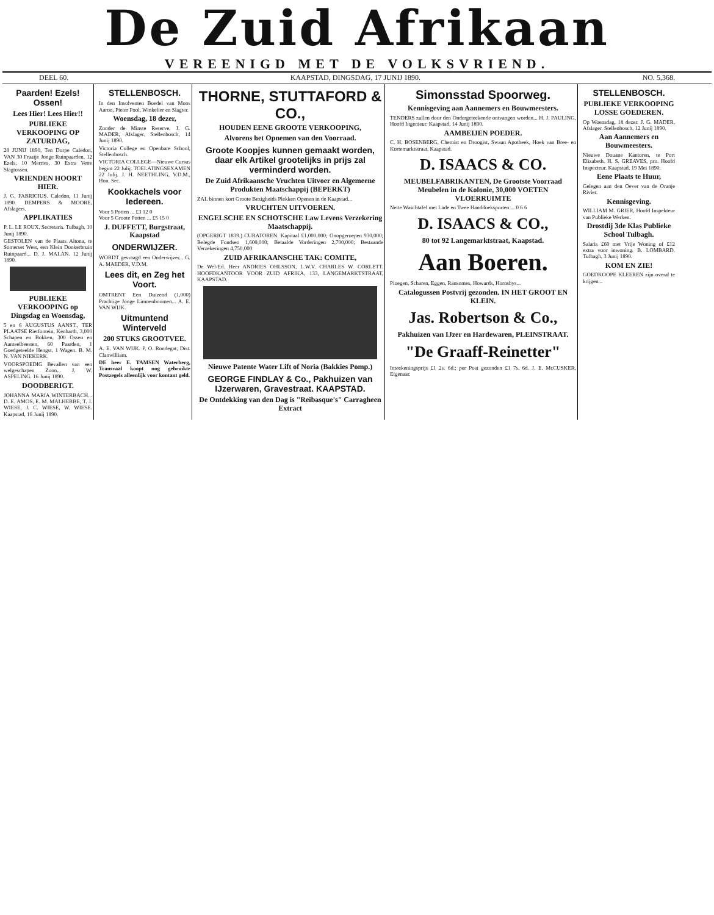De Zuid Afrikaan
VEREENIGD MET DE VOLKSVRIEND.
DEEL 60. KAAPSTAD, DINGSDAG, 17 JUNIJ 1890. NO. 5,368.
Paarden! Ezels! Ossen!
Lees Hier! Lees Hier!!
PUBLIEKE VERKOOPING OP ZATURDAG,
28 JUNIJ 1890, Ten Dorpe Caledon, VAN 30 Fraaije Jonge Ruinpaarden, 12 Ezels, 10 Merries, 30 Extra Vette Slagtossen.
VRIENDEN HOORT HIER.
J. G. FABRICIUS. Caledon, 11 Junij 1890. DEMPERS & MOORE, Afslagers.
APPLIKATIES
P. L. LE ROUX, Secretaris. Tulbagh, 10 Junij 1890.
GESTOLEN van de Plaats Altona, te Somerset West, een Klein Donkerbruin Ruinpaard... D. J. MALAN. 12 Junij 1890.
PUBLIEKE VERKOOPING op Dingsdag en Woensdag,
5 en 6 AUGUSTUS AANST., TER PLAATSE Rietfontein, Kenhardt, 3,000 Schapen en Bokken, 300 Ossen en Aanteelbeesten, 60 Paarden, 1 Goedgeteelde Hengst, 1 Wagen. B. M. N. VAN NIEKERK.
VOORSPOEDIG Bevallen van een welgeschapen Zoon... J. W. ASPELING. 16 Junij 1890.
DOODBERIGT.
JOHANNA MARIA WINTERBACH... D. E. AMOS, E. M. MALHERBE, T. J. WIESE, J. C. WIESE, W. WIESE. Kaapstad, 16 Junij 1890.
STELLENBOSCH.
In den Insolventen Boedel van Moos Aaron, Pieter Pool, Winkelier en Slagter.
Woensdag, 18 dezer,
Zonder de Minste Reserve. J. G. MADER, Afslager. Stellenbosch, 14 Junij 1890.
Victoria College en Openbare School, Stellenbosch.
VICTORIA COLLEGE—Nieuwe Cursus begint 22 Julij. TOELATINGSEXAMEN 22 Julij. J. H. NEETHLING, V.D.M., Hon. Sec.
Kookkachels voor Iedereen.
Voor 5 Potten ... £3 12 0
Voor 5 Groote Potten ... £5 15 0
J. DUFFETT, Burgstraat, Kaapstad
ONDERWIJZER.
WORDT gevraagd een Onderwijzer... G. A. MAEDER, V.D.M.
Lees dit, en Zeg het Voort.
OMTRENT Een Duizend (1,000) Prachtige Jonge Limoenboomen... A. E. VAN WIJK.
Uitmuntend Winterveld
200 STUKS GROOTVEE.
A. E. VAN WIJK. P. O. Rondegat, Dist. Clanwilliam.
DE heer E. TAMSEN Waterberg, Transvaal koopt nog gebruikte Postzegels alleenlijk voor kontant geld.
THORNE, STUTTAFORD & CO.,
HOUDEN EENE GROOTE VERKOOPING,
Alvorens het Opnemen van den Voorraad.
Groote Koopjes kunnen gemaakt worden, daar elk Artikel grootelijks in prijs zal verminderd worden.
De Zuid Afrikaansche Vruchten Uitvoer en Algemeene Produkten Maatschappij (BEPERKT)
ZAL binnen kort Groote Bezigheids Plekken Openen in de Kaapstad...
VRUCHTEN UITVOEREN.
ENGELSCHE EN SCHOTSCHE Law Levens Verzekering Maatschappij.
(OPGERIGT 1839.) CURATOREN. Kapitaal £1,000,000; Onopgeroepen 930,000; Belegde Fondsen 1,600,000; Betaalde Vorderingen 2,700,000; Bestaande Verzekeringen 4,750,000
ZUID AFRIKAANSCHE TAK: COMITE,
De Wel-Ed. Heer ANDRIES OHLSSON, L.W.V. CHARLES W. CORLETT. HOOFDKANTOOR VOOR ZUID AFRIKA, 133, LANGEMARKTSTRAAT, KAAPSTAD.
Nieuwe Patente Water Lift of Noria (Bakkies Pomp.)
GEORGE FINDLAY & Co., Pakhuizen van IJzerwaren, Gravestraat. KAAPSTAD.
De Ontdekking van den Dag is "Reibasque's" Carragheen Extract
Simonsstad Spoorweg.
Kennisgeving aan Aannemers en Bouwmeesters.
TENDERS zullen door den Ondergeteekende ontvangen worden... H. J. PAULING, Hoofd Ingenieur. Kaapstad, 14 Junij 1890.
AAMBEIJEN POEDER.
C. H. BOSENBERG, Chemist en Droogist, Swaan Apotheek, Hoek van Bree- en Kortemarktstraat, Kaapstad.
D. ISAACS & CO.
MEUBELFABRIKANTEN, De Grootste Voorraad Meubelen in de Kolonie, 30,000 VOETEN VLOERRUIMTE
Nette Waschtafel met Lade en Twee Handdoeksporten ... 0 6 6
D. ISAACS & CO.,
80 tot 92 Langemarktstraat, Kaapstad.
Aan Boeren.
Ploegen, Scharen, Eggen, Ransomes, Howards, Hornsbys...
Catalogussen Postvrij gezonden. IN HET GROOT EN KLEIN.
Jas. Robertson & Co.,
Pakhuizen van IJzer en Hardewaren, PLEINSTRAAT.
"De Graaff-Reinetter"
Inteekeningsprijs £1 2s. 6d.; per Post gezonden £1 7s. 6d. J. E. McCUSKER, Eigenaar.
STELLENBOSCH.
PUBLIEKE VERKOOPING LOSSE GOEDEREN.
Op Woensdag, 18 dezer. J. G. MADER, Afslager. Stellenbosch, 12 Junij 1890.
Aan Aannemers en Bouwmeesters.
Nieuwe Douane Kantoren, te Port Elizabeth. H. S. GREAVES, pro. Hoofd Inspecteur. Kaapstad, 19 Mei 1890.
Eene Plaats te Huur,
Gelegen aan den Oever van de Oranje Rivier.
Kennisgeving.
WILLIAM M. GRIER, Hoofd Inspekteur van Publieke Werken.
Drostdij 3de Klas Publieke School Tulbagh.
Salaris £60 met Vrije Woning of £12 extra voor inwoning. B. LOMBARD. Tulbagh, 3 Junij 1890.
KOM EN ZIE!
GOEDKOOPE KLEEREN zijn overal te krijgen...